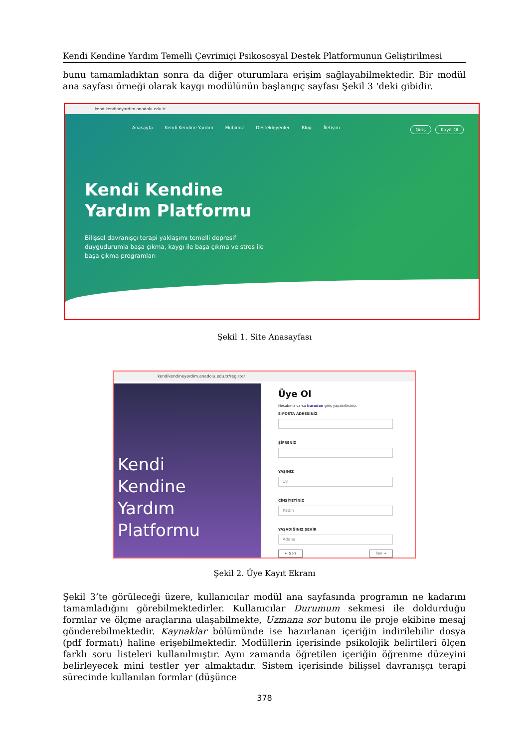Kendi Kendine Yardım Temelli Çevrimiçi Psikososyal Destek Platformunun Geliştirilmesi
bunu tamamladıktan sonra da diğer oturumlara erişim sağlayabilmektedir. Bir modül ana sayfası örneği olarak kaygı modülünün başlangıç sayfası Şekil 3 ‘deki gibidir.
kendikendineyardim.anadolu.edu.tr
Anasayfa Kendi Kendine Yardım Ekibimiz Destekleyenler Blog İletişim
Giriş Kayıt Ol
Kendi Kendine
Yardım Platformu
Bilişsel davranışçı terapi yaklaşımı temelli depresif duygudurumla başa çıkma, kaygı ile başa çıkma ve stres ile başa çıkma programları
Şekil 1. Site Anasayfası
kendikendineyardim.anadolu.edu.tr/register
Kendi
Kendine
Yardım
Platformu
Üye Ol
Hesabınız varsa buradan giriş yapabilirsiniz.
E-POSTA ADRESİNİZ
ŞİFRENİZ
YAŞINIZ
18
CİNSİYETİNİZ
Kadın
YAŞADIĞINIZ ŞEHİR
Adana
← Geri İleri →
Şekil 2. Üye Kayıt Ekranı
Şekil 3’te görüleceği üzere, kullanıcılar modül ana sayfasında programın ne kadarını tamamladığını görebilmektedirler. Kullanıcılar Durumum sekmesi ile doldurduğu formlar ve ölçme araçlarına ulaşabilmekte, Uzmana sor butonu ile proje ekibine mesaj gönderebilmektedir. Kaynaklar bölümünde ise hazırlanan içeriğin indirilebilir dosya (pdf formatı) haline erişebilmektedir. Modüllerin içerisinde psikolojik belirtileri ölçen farklı soru listeleri kullanılmıştır. Aynı zamanda öğretilen içeriğin öğrenme düzeyini belirleyecek mini testler yer almaktadır. Sistem içerisinde bilişsel davranışçı terapi sürecinde kullanılan formlar (düşünce
378